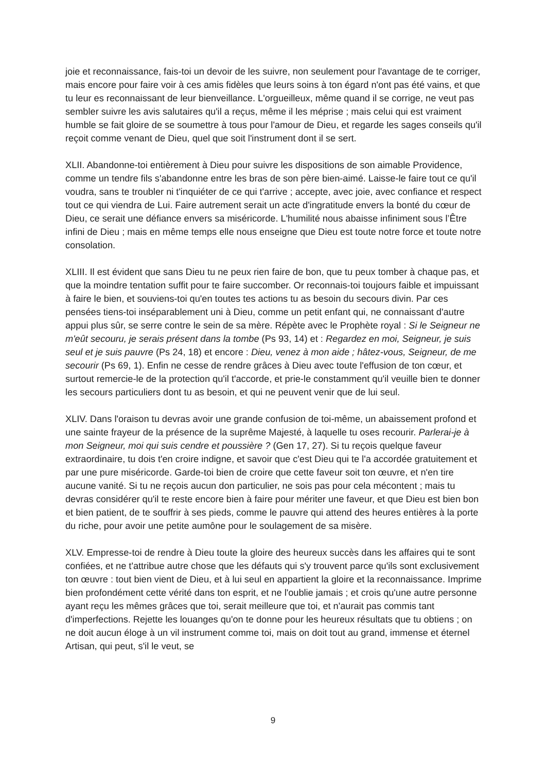joie et reconnaissance, fais-toi un devoir de les suivre, non seulement pour l'avantage de te corriger, mais encore pour faire voir à ces amis fidèles que leurs soins à ton égard n'ont pas été vains, et que tu leur es reconnaissant de leur bienveillance. L'orgueilleux, même quand il se corrige, ne veut pas sembler suivre les avis salutaires qu'il a reçus, même il les méprise ; mais celui qui est vraiment humble se fait gloire de se soumettre à tous pour l'amour de Dieu, et regarde les sages conseils qu'il reçoit comme venant de Dieu, quel que soit l'instrument dont il se sert.
XLII. Abandonne-toi entièrement à Dieu pour suivre les dispositions de son aimable Providence, comme un tendre fils s'abandonne entre les bras de son père bien-aimé. Laisse-le faire tout ce qu'il voudra, sans te troubler ni t'inquiéter de ce qui t'arrive ; accepte, avec joie, avec confiance et respect tout ce qui viendra de Lui. Faire autrement serait un acte d'ingratitude envers la bonté du cœur de Dieu, ce serait une défiance envers sa miséricorde. L'humilité nous abaisse infiniment sous l’Être infini de Dieu ; mais en même temps elle nous enseigne que Dieu est toute notre force et toute notre consolation.
XLIII. Il est évident que sans Dieu tu ne peux rien faire de bon, que tu peux tomber à chaque pas, et que la moindre tentation suffit pour te faire succomber. Or reconnais-toi toujours faible et impuissant à faire le bien, et souviens-toi qu'en toutes tes actions tu as besoin du secours divin. Par ces pensées tiens-toi inséparablement uni à Dieu, comme un petit enfant qui, ne connaissant d'autre appui plus sûr, se serre contre le sein de sa mère. Répète avec le Prophète royal : Si le Seigneur ne m'eût secouru, je serais présent dans la tombe (Ps 93, 14) et : Regardez en moi, Seigneur, je suis seul et je suis pauvre (Ps 24, 18) et encore : Dieu, venez à mon aide ; hâtez-vous, Seigneur, de me secourir (Ps 69, 1). Enfin ne cesse de rendre grâces à Dieu avec toute l'effusion de ton cœur, et surtout remercie-le de la protection qu'il t'accorde, et prie-le constamment qu'il veuille bien te donner les secours particuliers dont tu as besoin, et qui ne peuvent venir que de lui seul.
XLIV. Dans l'oraison tu devras avoir une grande confusion de toi-même, un abaissement profond et une sainte frayeur de la présence de la suprême Majesté, à laquelle tu oses recourir. Parlerai-je à mon Seigneur, moi qui suis cendre et poussière ? (Gen 17, 27). Si tu reçois quelque faveur extraordinaire, tu dois t'en croire indigne, et savoir que c'est Dieu qui te l'a accordée gratuitement et par une pure miséricorde. Garde-toi bien de croire que cette faveur soit ton œuvre, et n'en tire aucune vanité. Si tu ne reçois aucun don particulier, ne sois pas pour cela mécontent ; mais tu devras considérer qu'il te reste encore bien à faire pour mériter une faveur, et que Dieu est bien bon et bien patient, de te souffrir à ses pieds, comme le pauvre qui attend des heures entières à la porte du riche, pour avoir une petite aumône pour le soulagement de sa misère.
XLV. Empresse-toi de rendre à Dieu toute la gloire des heureux succès dans les affaires qui te sont confiées, et ne t'attribue autre chose que les défauts qui s'y trouvent parce qu'ils sont exclusivement ton œuvre : tout bien vient de Dieu, et à lui seul en appartient la gloire et la reconnaissance. Imprime bien profondément cette vérité dans ton esprit, et ne l'oublie jamais ; et crois qu'une autre personne ayant reçu les mêmes grâces que toi, serait meilleure que toi, et n'aurait pas commis tant d'imperfections. Rejette les louanges qu'on te donne pour les heureux résultats que tu obtiens ; on ne doit aucun éloge à un vil instrument comme toi, mais on doit tout au grand, immense et éternel Artisan, qui peut, s'il le veut, se
9